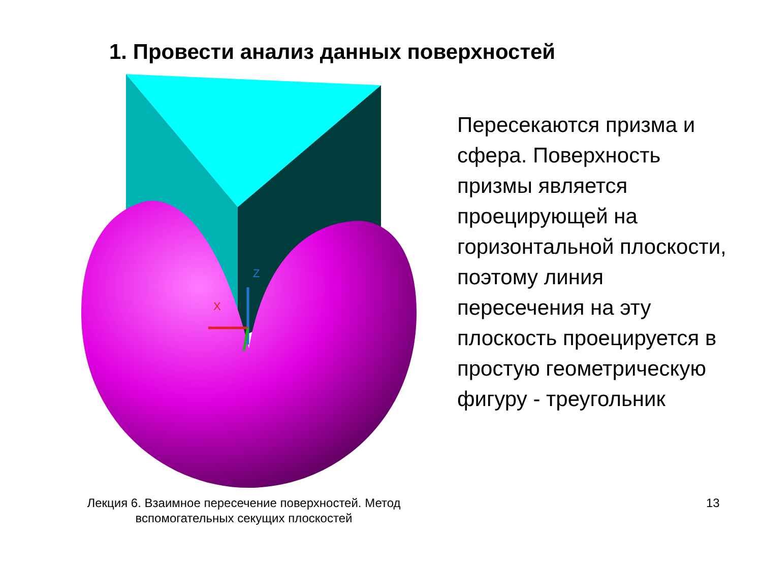1. Провести анализ данных поверхностей
Z
X
Пересекаются призма и сфера. Поверхность призмы является проецирующей на горизонтальной плоскости, поэтому линия пересечения на эту плоскость проецируется в простую геометрическую фигуру - треугольник
Лекция 6. Взаимное пересечение поверхностей. Метод вспомогательных секущих плоскостей
13